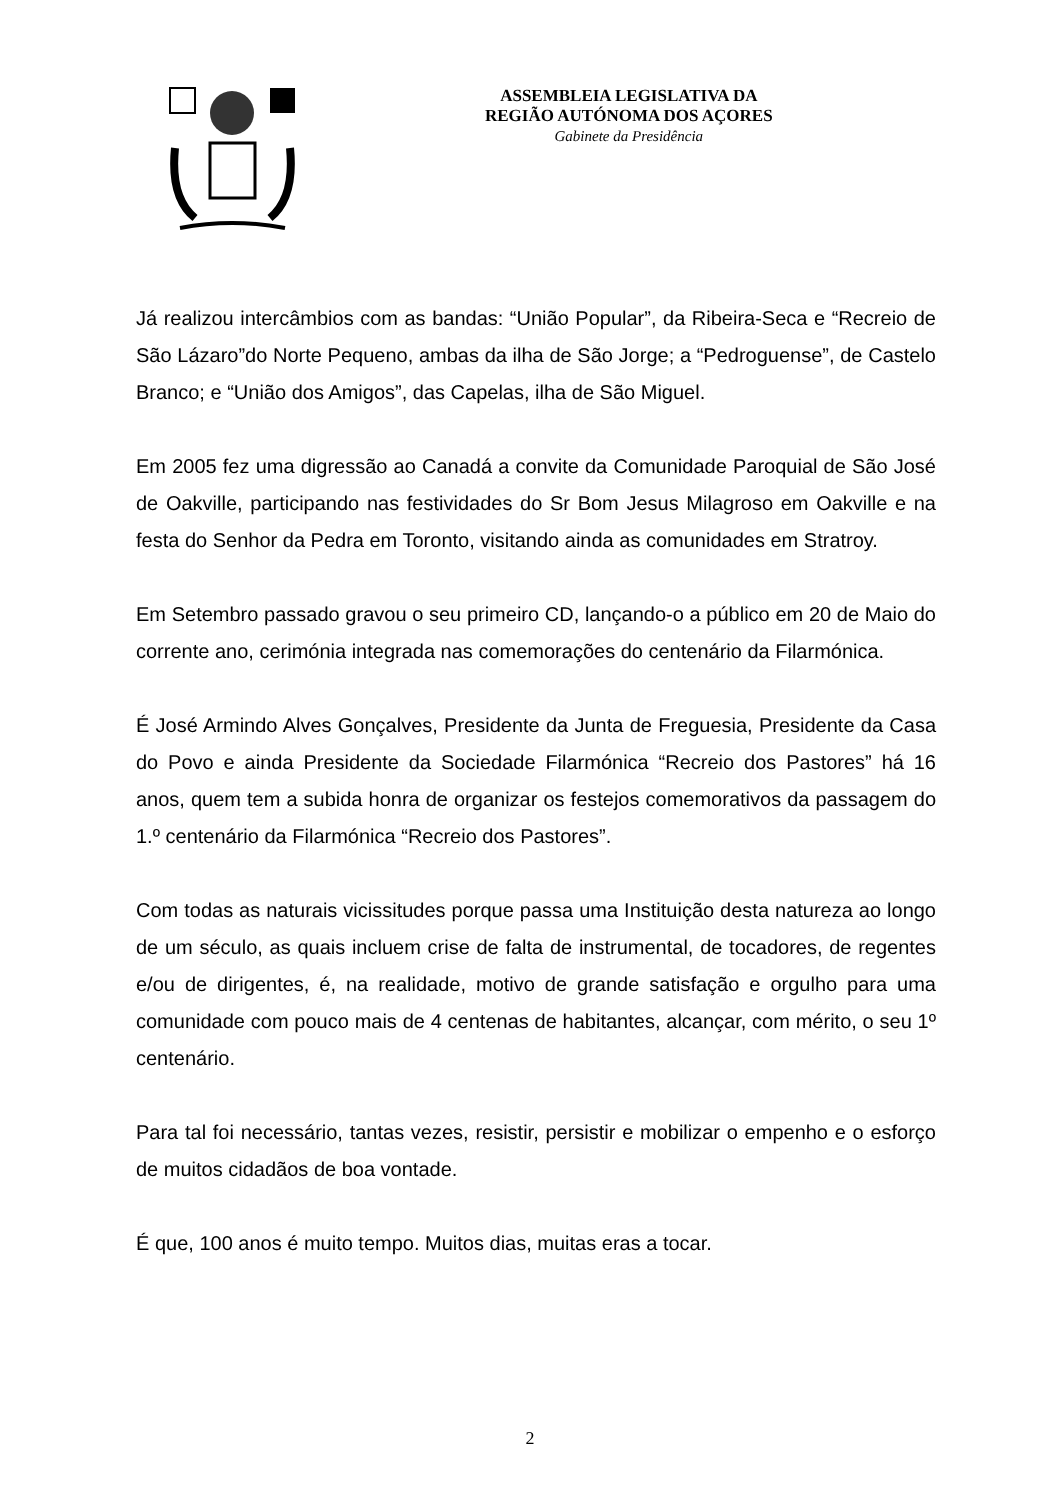ASSEMBLEIA LEGISLATIVA DA
REGIÃO AUTÓNOMA DOS AÇORES
Gabinete da Presidência
Já realizou intercâmbios com as bandas: “União Popular”, da Ribeira-Seca e “Recreio de São Lázaro”do Norte Pequeno, ambas da ilha de São Jorge; a “Pedroguense”, de Castelo Branco; e “União dos Amigos”, das Capelas, ilha de São Miguel.
Em 2005 fez uma digressão ao Canadá a convite da Comunidade Paroquial de São José de Oakville, participando nas festividades do Sr Bom Jesus Milagroso em Oakville e na festa do Senhor da Pedra em Toronto, visitando ainda as comunidades em Stratroy.
Em Setembro passado gravou o seu primeiro CD, lançando-o a público em 20 de Maio do corrente ano, cerimónia integrada nas comemorações do centenário da Filarmónica.
É José Armindo Alves Gonçalves, Presidente da Junta de Freguesia, Presidente da Casa do Povo e ainda Presidente da Sociedade Filarmónica “Recreio dos Pastores” há 16 anos, quem tem a subida honra de organizar os festejos comemorativos da passagem do 1.º centenário da Filarmónica “Recreio dos Pastores”.
Com todas as naturais vicissitudes porque passa uma Instituição desta natureza ao longo de um século, as quais incluem crise de falta de instrumental, de tocadores, de regentes e/ou de dirigentes, é, na realidade, motivo de grande satisfação e orgulho para uma comunidade com pouco mais de 4 centenas de habitantes, alcançar, com mérito, o seu 1º centenário.
Para tal foi necessário, tantas vezes, resistir, persistir e mobilizar o empenho e o esforço de muitos cidadãos de boa vontade.
É que, 100 anos é muito tempo. Muitos dias, muitas eras a tocar.
2